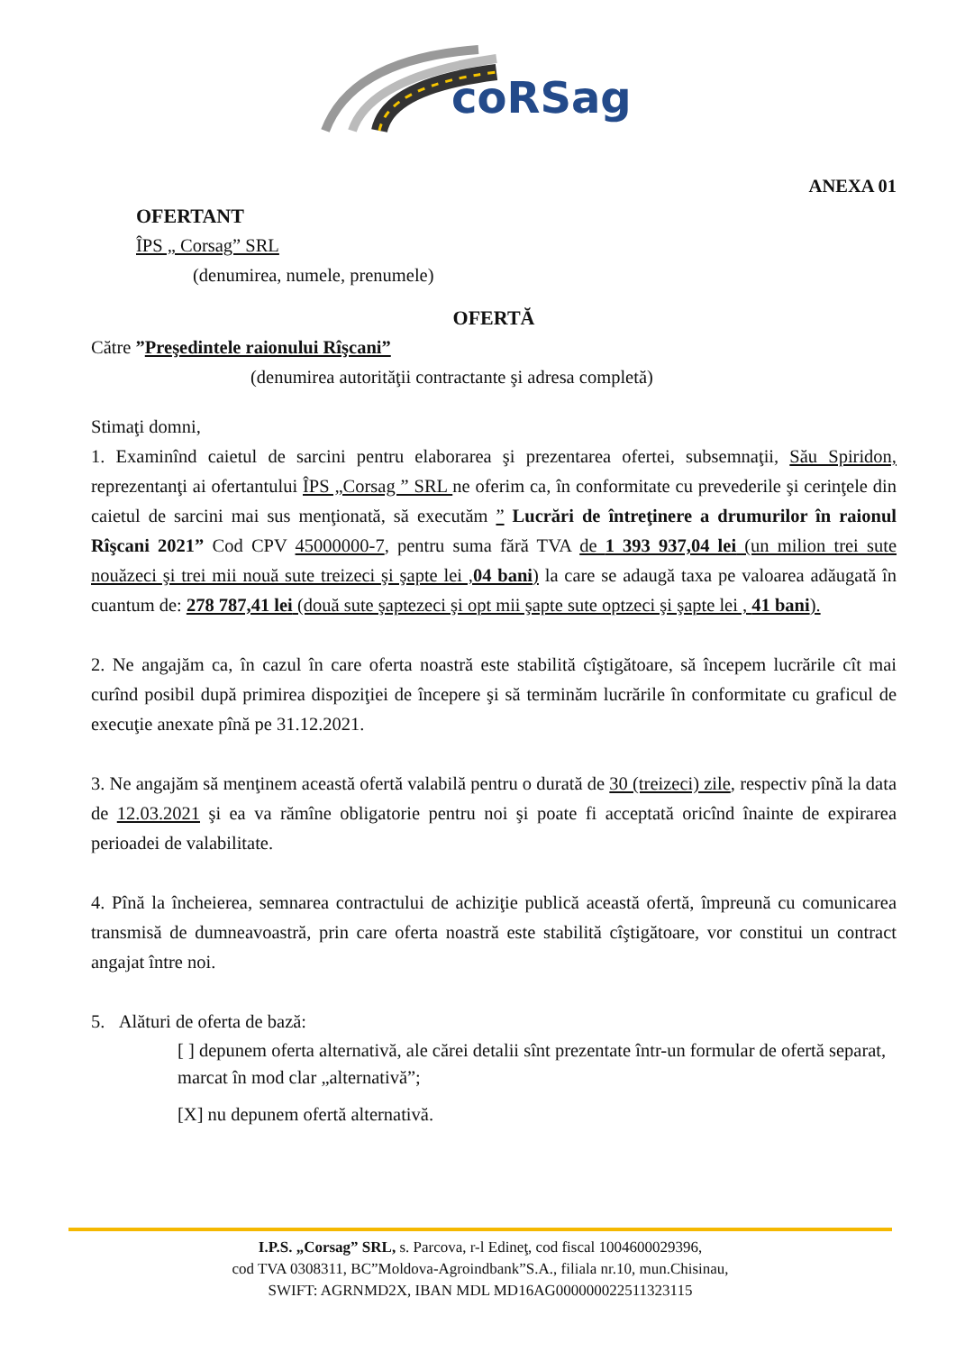coRSag
ANEXA 01
OFERTANT
ÎPS „ Corsag” SRL
(denumirea, numele, prenumele)
OFERTĂ
Către ”Preşedintele raionului Rîşcani”
(denumirea autorităţii contractante şi adresa completă)
Stimaţi domni,
1. Examinînd caietul de sarcini pentru elaborarea şi prezentarea ofertei, subsemnaţii, Său Spiridon, reprezentanţi ai ofertantului ÎPS „Corsag ” SRL ne oferim ca, în conformitate cu prevederile şi cerinţele din caietul de sarcini mai sus menţionată, să executăm ” Lucrări de întreţinere a drumurilor în raionul Rîşcani 2021” Cod CPV 45000000-7, pentru suma fără TVA de 1 393 937,04 lei (un milion trei sute nouăzeci şi trei mii nouă sute treizeci şi şapte lei ,04 bani) la care se adaugă taxa pe valoarea adăugată în cuantum de: 278 787,41 lei (două sute şaptezeci şi opt mii şapte sute optzeci şi şapte lei , 41 bani).
2. Ne angajăm ca, în cazul în care oferta noastră este stabilită cîştigătoare, să începem lucrările cît mai curînd posibil după primirea dispoziţiei de începere şi să terminăm lucrările în conformitate cu graficul de execuţie anexate pînă pe 31.12.2021.
3. Ne angajăm să menţinem această ofertă valabilă pentru o durată de 30 (treizeci) zile, respectiv pînă la data de 12.03.2021 şi ea va rămîne obligatorie pentru noi şi poate fi acceptată oricînd înainte de expirarea perioadei de valabilitate.
4. Pînă la încheierea, semnarea contractului de achiziţie publică această ofertă, împreună cu comunicarea transmisă de dumneavoastră, prin care oferta noastră este stabilită cîştigătoare, vor constitui un contract angajat între noi.
5. Alături de oferta de bază:
[ ] depunem oferta alternativă, ale cărei detalii sînt prezentate într-un formular de ofertă separat, marcat în mod clar „alternativă”;
[X] nu depunem ofertă alternativă.
I.P.S. „Corsag” SRL, s. Parcova, r-l Edineţ, cod fiscal 1004600029396,
cod TVA 0308311, BC”Moldova-Agroindbank”S.A., filiala nr.10, mun.Chisinau,
SWIFT: AGRNMD2X, IBAN MDL MD16AG000000022511323115